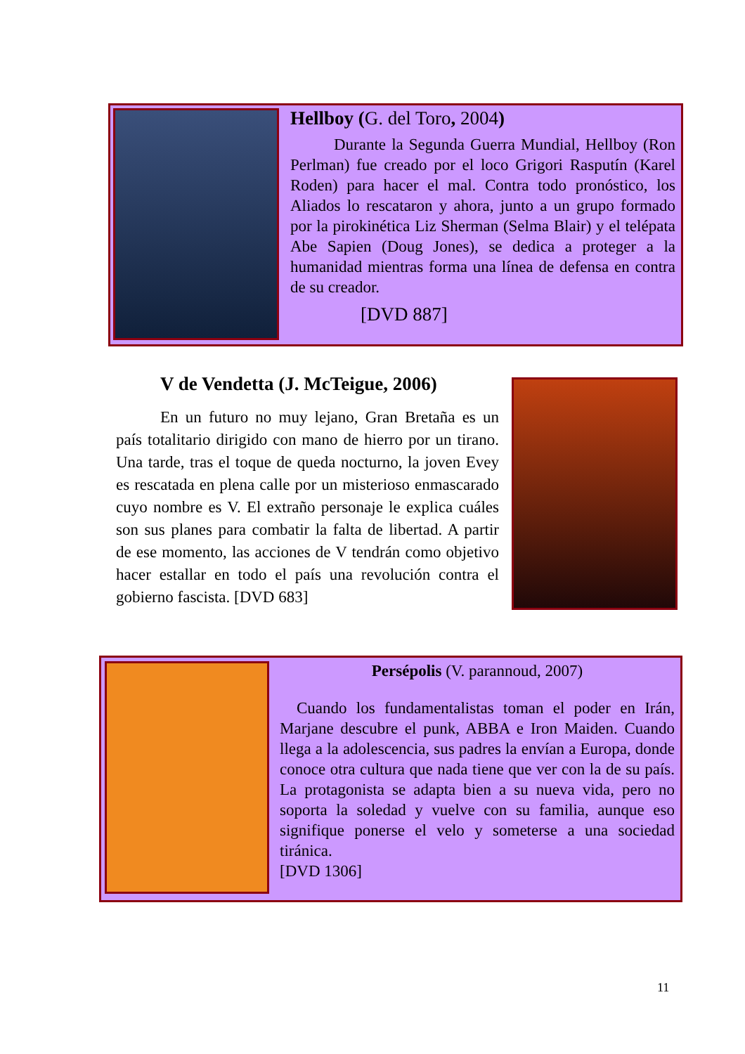Hellboy (G. del Toro, 2004)
Durante la Segunda Guerra Mundial, Hellboy (Ron Perlman) fue creado por el loco Grigori Rasputín (Karel Roden) para hacer el mal. Contra todo pronóstico, los Aliados lo rescataron y ahora, junto a un grupo formado por la pirokinética Liz Sherman (Selma Blair) y el telépata Abe Sapien (Doug Jones), se dedica a proteger a la humanidad mientras forma una línea de defensa en contra de su creador.
[DVD 887]
V de Vendetta (J. McTeigue, 2006)
En un futuro no muy lejano, Gran Bretaña es un país totalitario dirigido con mano de hierro por un tirano. Una tarde, tras el toque de queda nocturno, la joven Evey es rescatada en plena calle por un misterioso enmascarado cuyo nombre es V. El extraño personaje le explica cuáles son sus planes para combatir la falta de libertad. A partir de ese momento, las acciones de V tendrán como objetivo hacer estallar en todo el país una revolución contra el gobierno fascista. [DVD 683]
Persépolis (V. parannoud, 2007)
Cuando los fundamentalistas toman el poder en Irán, Marjane descubre el punk, ABBA e Iron Maiden. Cuando llega a la adolescencia, sus padres la envían a Europa, donde conoce otra cultura que nada tiene que ver con la de su país. La protagonista se adapta bien a su nueva vida, pero no soporta la soledad y vuelve con su familia, aunque eso signifique ponerse el velo y someterse a una sociedad tiránica.
[DVD 1306]
11